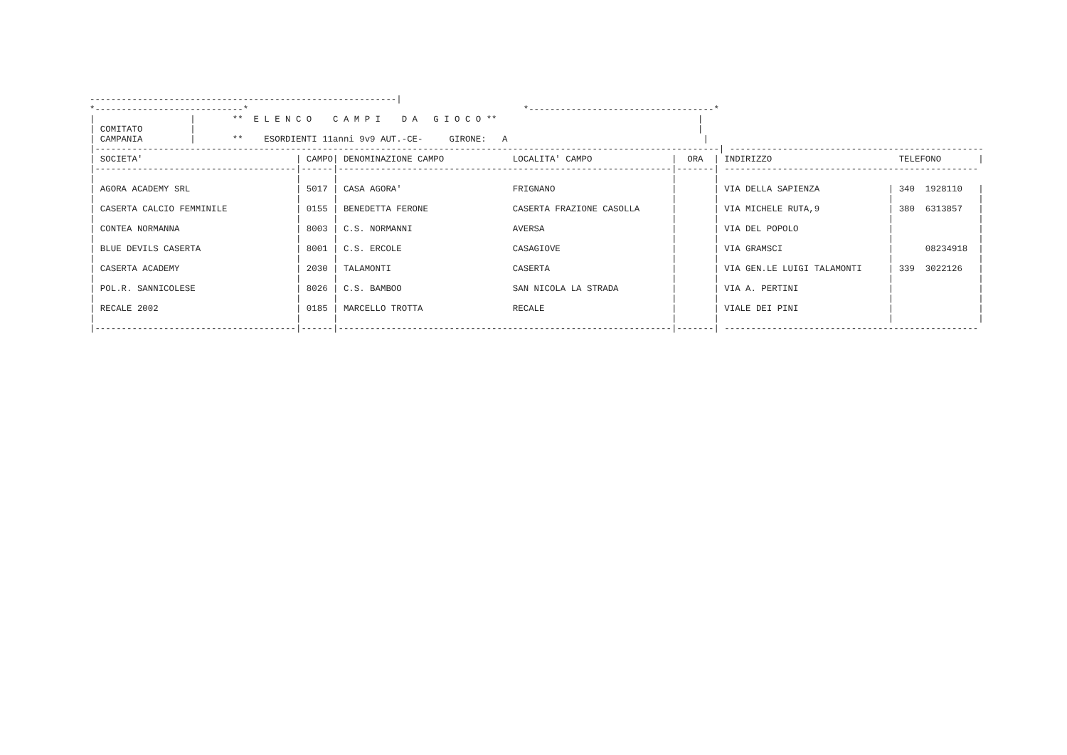----------------------------------------------------------|
*----------------------------*                                                    *-----------------------------------*
|                  |       **  E L E N C O    C A M P I    D A   G I O C O **                                      |
| COMITATO         |                                                                                               |
| CAMPANIA         |       **    ESORDIENTI 11anni 9v9 AUT.-CE-     GIRONE:   A                                     |
|----------------------------------------------------------------------------------------------------------------------| ------------------------------------------------
| SOCIETA'                             | CAMPO| DENOMINAZIONE CAMPO             LOCALITA' CAMPO               |  ORA  | INDIRIZZO                        TELEFONO       |
|--------------------------------------|------|---------------------------------------------------------------|-------| ------------------------------------------------
|                                      |      |                                                               |       |
| AGORA ACADEMY SRL                    | 5017 | CASA AGORA'                     FRIGNANO                      |       | VIA DELLA SAPIENZA             | 340  1928110   |
|                                      |      |                                                               |       |                                |                |
| CASERTA CALCIO FEMMINILE             | 0155 | BENEDETTA FERONE                CASERTA FRAZIONE CASOLLA      |       | VIA MICHELE RUTA,9             | 380  6313857   |
|                                      |      |                                                               |       |                                |                |
| CONTEA NORMANNA                      | 8003 | C.S. NORMANNI                   AVERSA                        |       | VIA DEL POPOLO                 |                |
|                                      |      |                                                               |       |                                |                |
| BLUE DEVILS CASERTA                  | 8001 | C.S. ERCOLE                     CASAGIOVE                     |       | VIA GRAMSCI                    |      08234918  |
|                                      |      |                                                               |       |                                |                |
| CASERTA ACADEMY                      | 2030 | TALAMONTI                       CASERTA                       |       | VIA GEN.LE LUIGI TALAMONTI     | 339  3022126   |
|                                      |      |                                                               |       |                                |                |
| POL.R. SANNICOLESE                   | 8026 | C.S. BAMBOO                     SAN NICOLA LA STRADA          |       | VIA A. PERTINI                 |                |
|                                      |      |                                                               |       |                                |                |
| RECALE 2002                          | 0185 | MARCELLO TROTTA                 RECALE                        |       | VIALE DEI PINI                 |                |
|                                      |      |                                                               |       |                                |                |
|--------------------------------------|------|---------------------------------------------------------------|-------| ------------------------------------------------